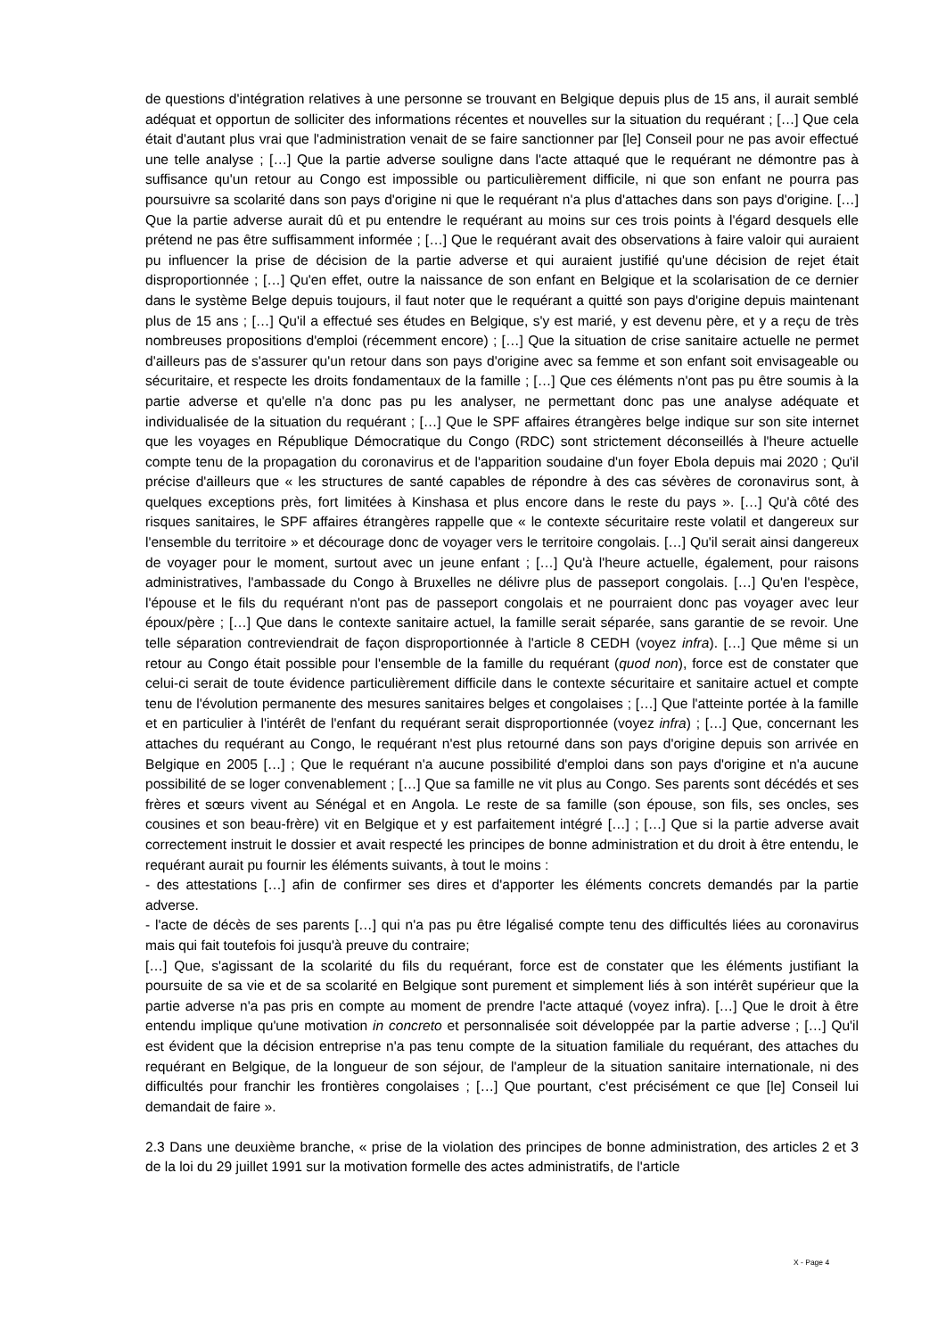de questions d'intégration relatives à une personne se trouvant en Belgique depuis plus de 15 ans, il aurait semblé adéquat et opportun de solliciter des informations récentes et nouvelles sur la situation du requérant ; […] Que cela était d'autant plus vrai que l'administration venait de se faire sanctionner par [le] Conseil pour ne pas avoir effectué une telle analyse ; […] Que la partie adverse souligne dans l'acte attaqué que le requérant ne démontre pas à suffisance qu'un retour au Congo est impossible ou particulièrement difficile, ni que son enfant ne pourra pas poursuivre sa scolarité dans son pays d'origine ni que le requérant n'a plus d'attaches dans son pays d'origine. […] Que la partie adverse aurait dû et pu entendre le requérant au moins sur ces trois points à l'égard desquels elle prétend ne pas être suffisamment informée ; […] Que le requérant avait des observations à faire valoir qui auraient pu influencer la prise de décision de la partie adverse et qui auraient justifié qu'une décision de rejet était disproportionnée ; […] Qu'en effet, outre la naissance de son enfant en Belgique et la scolarisation de ce dernier dans le système Belge depuis toujours, il faut noter que le requérant a quitté son pays d'origine depuis maintenant plus de 15 ans ; […] Qu'il a effectué ses études en Belgique, s'y est marié, y est devenu père, et y a reçu de très nombreuses propositions d'emploi (récemment encore) ; […] Que la situation de crise sanitaire actuelle ne permet d'ailleurs pas de s'assurer qu'un retour dans son pays d'origine avec sa femme et son enfant soit envisageable ou sécuritaire, et respecte les droits fondamentaux de la famille ; […] Que ces éléments n'ont pas pu être soumis à la partie adverse et qu'elle n'a donc pas pu les analyser, ne permettant donc pas une analyse adéquate et individualisée de la situation du requérant ; […] Que le SPF affaires étrangères belge indique sur son site internet que les voyages en République Démocratique du Congo (RDC) sont strictement déconseillés à l'heure actuelle compte tenu de la propagation du coronavirus et de l'apparition soudaine d'un foyer Ebola depuis mai 2020 ; Qu'il précise d'ailleurs que « les structures de santé capables de répondre à des cas sévères de coronavirus sont, à quelques exceptions près, fort limitées à Kinshasa et plus encore dans le reste du pays ». […] Qu'à côté des risques sanitaires, le SPF affaires étrangères rappelle que « le contexte sécuritaire reste volatil et dangereux sur l'ensemble du territoire » et décourage donc de voyager vers le territoire congolais. […] Qu'il serait ainsi dangereux de voyager pour le moment, surtout avec un jeune enfant ; […] Qu'à l'heure actuelle, également, pour raisons administratives, l'ambassade du Congo à Bruxelles ne délivre plus de passeport congolais. […] Qu'en l'espèce, l'épouse et le fils du requérant n'ont pas de passeport congolais et ne pourraient donc pas voyager avec leur époux/père ; […] Que dans le contexte sanitaire actuel, la famille serait séparée, sans garantie de se revoir. Une telle séparation contreviendrait de façon disproportionnée à l'article 8 CEDH (voyez infra). […] Que même si un retour au Congo était possible pour l'ensemble de la famille du requérant (quod non), force est de constater que celui-ci serait de toute évidence particulièrement difficile dans le contexte sécuritaire et sanitaire actuel et compte tenu de l'évolution permanente des mesures sanitaires belges et congolaises ; […] Que l'atteinte portée à la famille et en particulier à l'intérêt de l'enfant du requérant serait disproportionnée (voyez infra) ; […] Que, concernant les attaches du requérant au Congo, le requérant n'est plus retourné dans son pays d'origine depuis son arrivée en Belgique en 2005 […] ; Que le requérant n'a aucune possibilité d'emploi dans son pays d'origine et n'a aucune possibilité de se loger convenablement ; […] Que sa famille ne vit plus au Congo. Ses parents sont décédés et ses frères et sœurs vivent au Sénégal et en Angola. Le reste de sa famille (son épouse, son fils, ses oncles, ses cousines et son beau-frère) vit en Belgique et y est parfaitement intégré […] ; […] Que si la partie adverse avait correctement instruit le dossier et avait respecté les principes de bonne administration et du droit à être entendu, le requérant aurait pu fournir les éléments suivants, à tout le moins :
- des attestations […] afin de confirmer ses dires et d'apporter les éléments concrets demandés par la partie adverse.
- l'acte de décès de ses parents […] qui n'a pas pu être légalisé compte tenu des difficultés liées au coronavirus mais qui fait toutefois foi jusqu'à preuve du contraire;
[…] Que, s'agissant de la scolarité du fils du requérant, force est de constater que les éléments justifiant la poursuite de sa vie et de sa scolarité en Belgique sont purement et simplement liés à son intérêt supérieur que la partie adverse n'a pas pris en compte au moment de prendre l'acte attaqué (voyez infra). […] Que le droit à être entendu implique qu'une motivation in concreto et personnalisée soit développée par la partie adverse ; […] Qu'il est évident que la décision entreprise n'a pas tenu compte de la situation familiale du requérant, des attaches du requérant en Belgique, de la longueur de son séjour, de l'ampleur de la situation sanitaire internationale, ni des difficultés pour franchir les frontières congolaises ; […] Que pourtant, c'est précisément ce que [le] Conseil lui demandait de faire ».
2.3 Dans une deuxième branche, « prise de la violation des principes de bonne administration, des articles 2 et 3 de la loi du 29 juillet 1991 sur la motivation formelle des actes administratifs, de l'article
X - Page 4